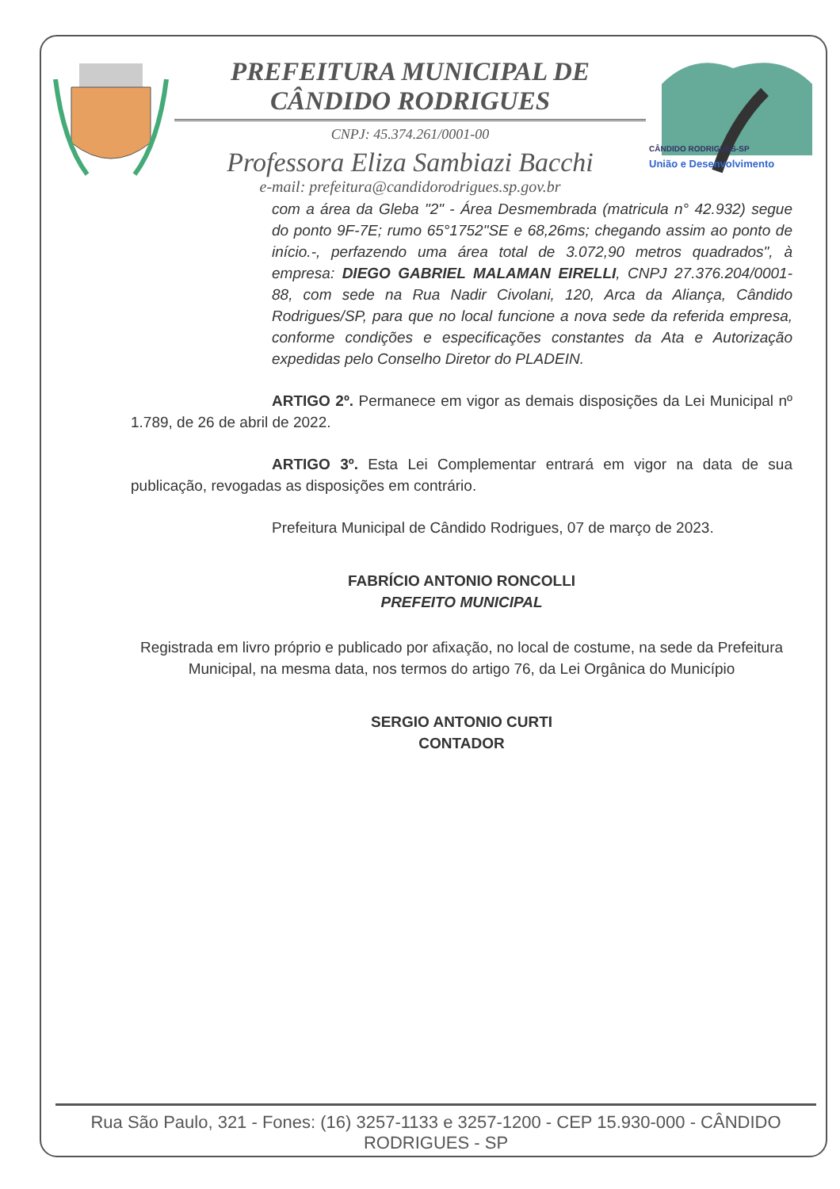PREFEITURA MUNICIPAL DE CÂNDIDO RODRIGUES
CNPJ: 45.374.261/0001-00
Professora Eliza Sambiazi Bacchi
e-mail: prefeitura@candidorodrigues.sp.gov.br
CÂNDIDO RODRIGUES-SP
União e Desenvolvimento
com a área da Gleba "2" - Área Desmembrada (matricula n° 42.932) segue do ponto 9F-7E; rumo 65°1752"SE e 68,26ms; chegando assim ao ponto de início.-, perfazendo uma área total de 3.072,90 metros quadrados", à empresa: DIEGO GABRIEL MALAMAN EIRELLI, CNPJ 27.376.204/0001-88, com sede na Rua Nadir Civolani, 120, Arca da Aliança, Cândido Rodrigues/SP, para que no local funcione a nova sede da referida empresa, conforme condições e especificações constantes da Ata e Autorização expedidas pelo Conselho Diretor do PLADEIN.
ARTIGO 2º. Permanece em vigor as demais disposições da Lei Municipal nº 1.789, de 26 de abril de 2022.
ARTIGO 3º. Esta Lei Complementar entrará em vigor na data de sua publicação, revogadas as disposições em contrário.
Prefeitura Municipal de Cândido Rodrigues, 07 de março de 2023.
FABRÍCIO ANTONIO RONCOLLI
PREFEITO MUNICIPAL
Registrada em livro próprio e publicado por afixação, no local de costume, na sede da Prefeitura Municipal, na mesma data, nos termos do artigo 76, da Lei Orgânica do Município
SERGIO ANTONIO CURTI
CONTADOR
Rua São Paulo, 321 - Fones: (16) 3257-1133 e 3257-1200 - CEP 15.930-000 - CÂNDIDO RODRIGUES - SP